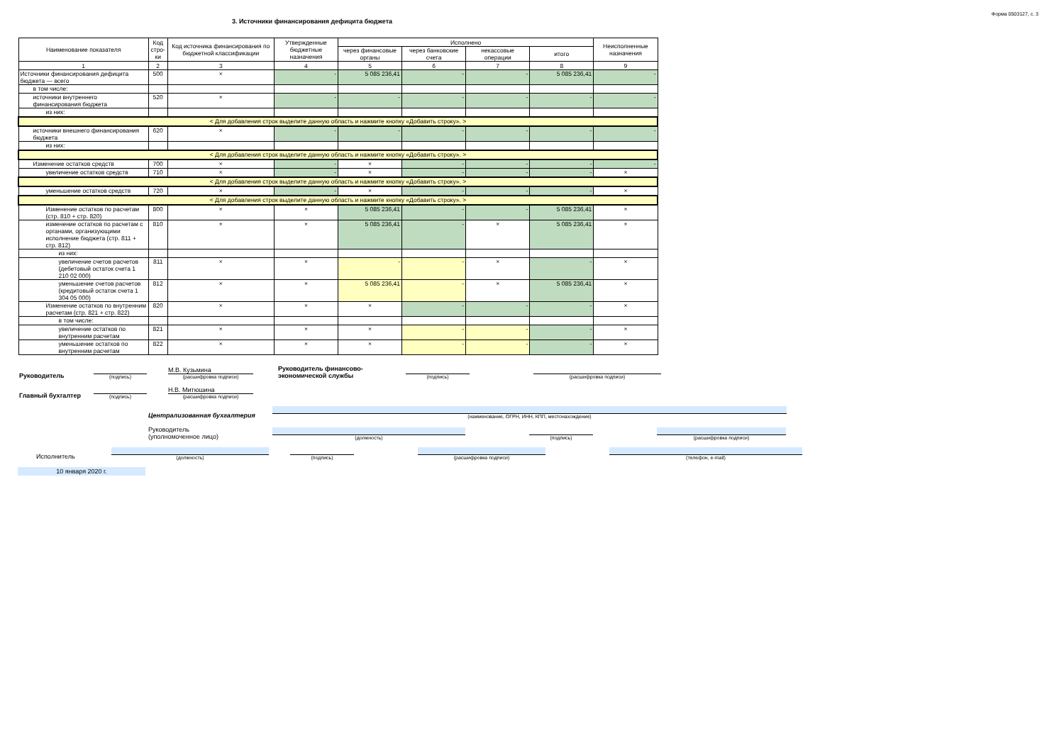Форма 0503127, с. 3
3. Источники финансирования дефицита бюджета
| Наименование показателя | Код стро-ки | Код источника финансирования по бюджетной классификации | Утвержденные бюджетные назначения | Исполнено | | | | Неисполненные назначения |
| --- | --- | --- | --- | --- | --- | --- | --- | --- |
| | | | | через финансовые органы | через банковские счета | некассовые операции | итого | |
| 1 | 2 | 3 | 4 | 5 | 6 | 7 | 8 | 9 |
| Источники финансирования дефицита бюджета — всего | 500 | × | - | 5 085 236,41 | - | - | 5 085 236,41 | - |
| в том числе: | | | | | | | | |
| источники внутреннего финансирования бюджета | 520 | × | - | - | - | - | - | - |
| из них: | | | | | | | | |
| < Для добавления строк выделите данную область и нажмите кнопку «Добавить строку». > | | | | | | | | |
| источники внешнего финансирования бюджета | 620 | × | - | - | - | - | - | - |
| из них: | | | | | | | | |
| < Для добавления строк выделите данную область и нажмите кнопку «Добавить строку». > | | | | | | | | |
| Изменение остатков средств | 700 | × | - | × | - | - | - | - |
| увеличение остатков средств | 710 | × | - | × | - | - | - | × |
| < Для добавления строк выделите данную область и нажмите кнопку «Добавить строку». > | | | | | | | | |
| уменьшение остатков средств | 720 | × | - | × | - | - | - | × |
| < Для добавления строк выделите данную область и нажмите кнопку «Добавить строку». > | | | | | | | | |
| Изменение остатков по расчетам (стр. 810 + стр. 820) | 800 | × | × | 5 085 236,41 | - | - | 5 085 236,41 | × |
| изменение остатков по расчетам с органами, организующими исполнение бюджета (стр. 811 + стр. 812) | 810 | × | × | 5 085 236,41 | - | × | 5 085 236,41 | × |
| из них: | | | | | | | | |
| увеличение счетов расчетов (дебетовый остаток счета 1 210 02 000) | 811 | × | × | - | - | × | - | × |
| уменьшение счетов расчетов (кредитовый остаток счета 1 304 05 000) | 812 | × | × | 5 085 236,41 | - | × | 5 085 236,41 | × |
| Изменение остатков по внутренним расчетам (стр. 821 + стр. 822) | 820 | × | × | × | - | - | - | × |
| в том числе: | | | | | | | | |
| увеличение остатков по внутренним расчетам | 821 | × | × | × | - | - | - | × |
| уменьшение остатков по внутренним расчетам | 822 | × | × | × | - | - | - | × |
Руководитель
(подпись)
М.В. Кузьмина
(расшифровка подписи)
Руководитель финансово-
экономической службы
(подпись)
(расшифровка подписи)
Главный бухгалтер
(подпись)
Н.В. Митюшина
(расшифровка подписи)
Централизованная бухгалтерия
(наименование, ОГРН, ИНН, КПП, местонахождение)
Руководитель
(уполномоченное лицо)
(должность)
(подпись)
(расшифровка подписи)
Исполнитель
(должность)
(подпись)
(расшифровка подписи)
(телефон, e-mail)
10 января 2020 г.